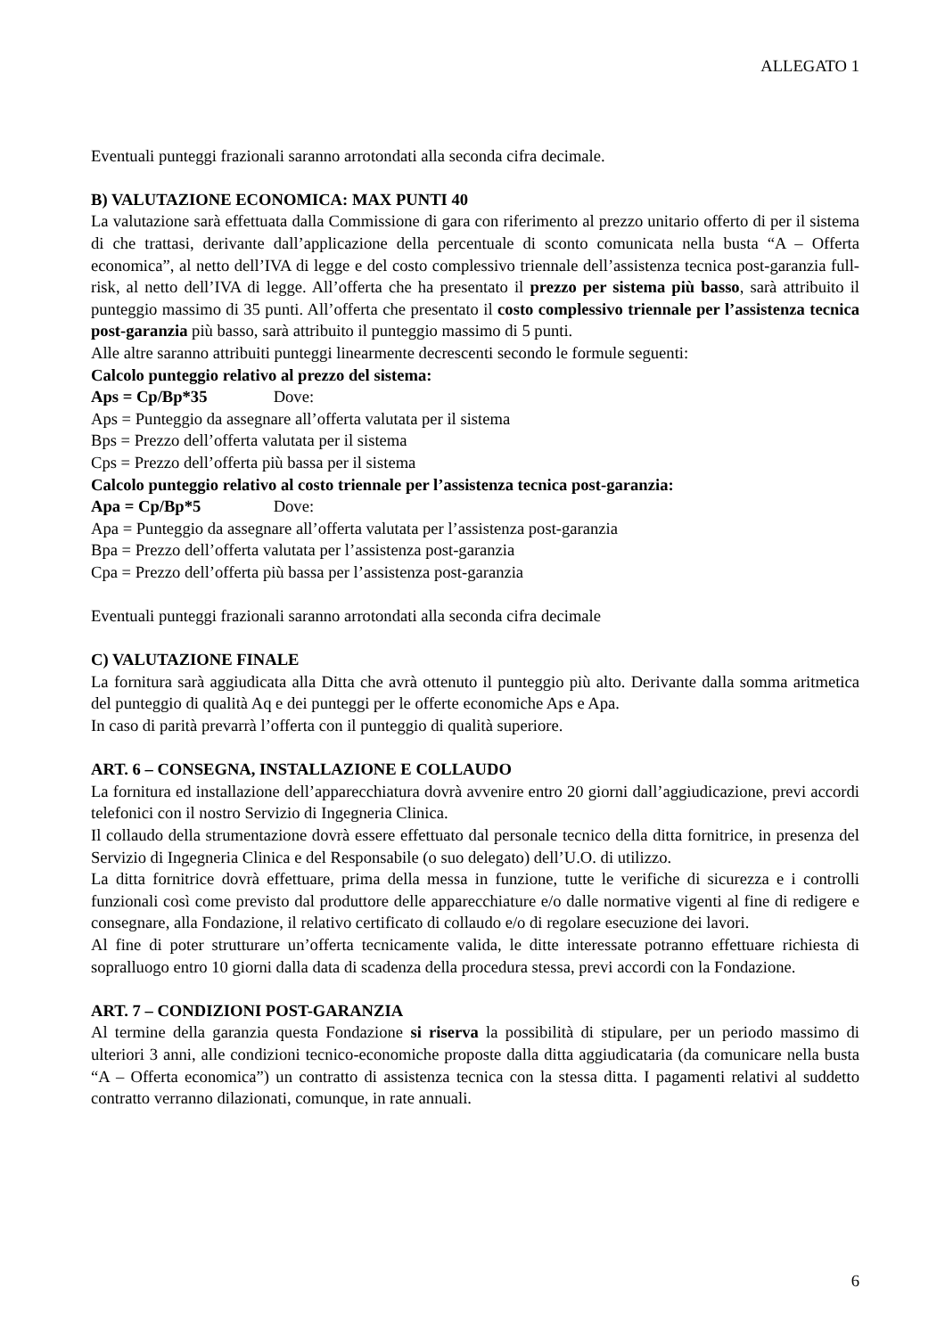ALLEGATO 1
Eventuali punteggi frazionali saranno arrotondati alla seconda cifra decimale.
B) VALUTAZIONE ECONOMICA: MAX PUNTI 40
La valutazione sarà effettuata dalla Commissione di gara con riferimento al prezzo unitario offerto di per il sistema di che trattasi, derivante dall’applicazione della percentuale di sconto comunicata nella busta “A – Offerta economica”, al netto dell’IVA di legge e del costo complessivo triennale dell’assistenza tecnica post-garanzia full-risk, al netto dell’IVA di legge. All’offerta che ha presentato il prezzo per sistema più basso, sarà attribuito il punteggio massimo di 35 punti. All’offerta che presentato il costo complessivo triennale per l’assistenza tecnica post-garanzia più basso, sarà attribuito il punteggio massimo di 5 punti.
Alle altre saranno attribuiti punteggi linearmente decrescenti secondo le formule seguenti:
Calcolo punteggio relativo al prezzo del sistema:
Aps = Cp/Bp*35 Dove:
Aps = Punteggio da assegnare all’offerta valutata per il sistema
Bps = Prezzo dell’offerta valutata per il sistema
Cps = Prezzo dell’offerta più bassa per il sistema
Calcolo punteggio relativo al costo triennale per l’assistenza tecnica post-garanzia:
Apa = Cp/Bp*5 Dove:
Apa = Punteggio da assegnare all’offerta valutata per l’assistenza post-garanzia
Bpa = Prezzo dell’offerta valutata per l’assistenza post-garanzia
Cpa = Prezzo dell’offerta più bassa per l’assistenza post-garanzia
Eventuali punteggi frazionali saranno arrotondati alla seconda cifra decimale
C) VALUTAZIONE FINALE
La fornitura sarà aggiudicata alla Ditta che avrà ottenuto il punteggio più alto. Derivante dalla somma aritmetica del punteggio di qualità Aq e dei punteggi per le offerte economiche Aps e Apa.
In caso di parità prevarrà l’offerta con il punteggio di qualità superiore.
ART. 6 – CONSEGNA, INSTALLAZIONE E COLLAUDO
La fornitura ed installazione dell’apparecchiatura dovrà avvenire entro 20 giorni dall’aggiudicazione, previ accordi telefonici con il nostro Servizio di Ingegneria Clinica.
Il collaudo della strumentazione dovrà essere effettuato dal personale tecnico della ditta fornitrice, in presenza del Servizio di Ingegneria Clinica e del Responsabile (o suo delegato) dell’U.O. di utilizzo.
La ditta fornitrice dovrà effettuare, prima della messa in funzione, tutte le verifiche di sicurezza e i controlli funzionali così come previsto dal produttore delle apparecchiature e/o dalle normative vigenti al fine di redigere e consegnare, alla Fondazione, il relativo certificato di collaudo e/o di regolare esecuzione dei lavori.
Al fine di poter strutturare un’offerta tecnicamente valida, le ditte interessate potranno effettuare richiesta di sopralluogo entro 10 giorni dalla data di scadenza della procedura stessa, previ accordi con la Fondazione.
ART. 7 – CONDIZIONI POST-GARANZIA
Al termine della garanzia questa Fondazione si riserva la possibilità di stipulare, per un periodo massimo di ulteriori 3 anni, alle condizioni tecnico-economiche proposte dalla ditta aggiudicataria (da comunicare nella busta “A – Offerta economica”) un contratto di assistenza tecnica con la stessa ditta. I pagamenti relativi al suddetto contratto verranno dilazionati, comunque, in rate annuali.
6